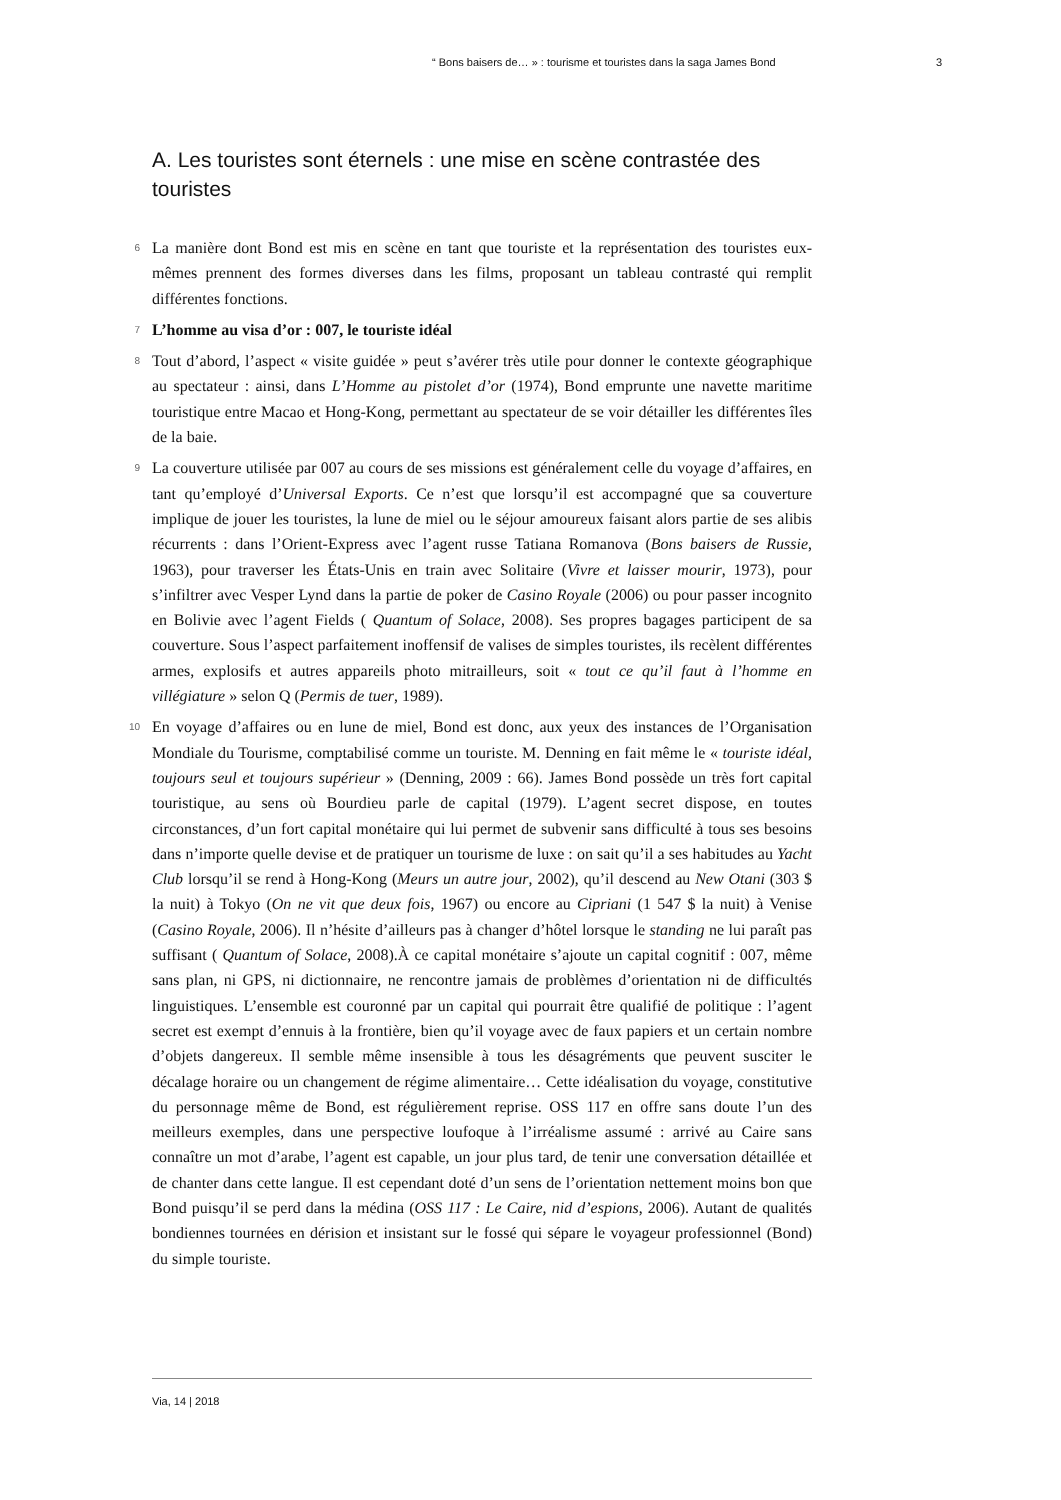“ Bons baisers de… » : tourisme et touristes dans la saga James Bond 3
A. Les touristes sont éternels : une mise en scène contrastée des touristes
6 La manière dont Bond est mis en scène en tant que touriste et la représentation des touristes eux-mêmes prennent des formes diverses dans les films, proposant un tableau contrasté qui remplit différentes fonctions.
7 L’homme au visa d’or : 007, le touriste idéal
8 Tout d’abord, l’aspect « visite guidée » peut s’avérer très utile pour donner le contexte géographique au spectateur : ainsi, dans L’Homme au pistolet d’or (1974), Bond emprunte une navette maritime touristique entre Macao et Hong-Kong, permettant au spectateur de se voir détailler les différentes îles de la baie.
9 La couverture utilisée par 007 au cours de ses missions est généralement celle du voyage d’affaires, en tant qu’employé d’Universal Exports. Ce n’est que lorsqu’il est accompagné que sa couverture implique de jouer les touristes, la lune de miel ou le séjour amoureux faisant alors partie de ses alibis récurrents : dans l’Orient-Express avec l’agent russe Tatiana Romanova (Bons baisers de Russie, 1963), pour traverser les États-Unis en train avec Solitaire (Vivre et laisser mourir, 1973), pour s’infiltrer avec Vesper Lynd dans la partie de poker de Casino Royale (2006) ou pour passer incognito en Bolivie avec l’agent Fields ( Quantum of Solace, 2008). Ses propres bagages participent de sa couverture. Sous l’aspect parfaitement inoffensif de valises de simples touristes, ils recèlent différentes armes, explosifs et autres appareils photo mitrailleurs, soit « tout ce qu’il faut à l’homme en villégiature » selon Q (Permis de tuer, 1989).
10 En voyage d’affaires ou en lune de miel, Bond est donc, aux yeux des instances de l’Organisation Mondiale du Tourisme, comptabilisé comme un touriste. M. Denning en fait même le « touriste idéal, toujours seul et toujours supérieur » (Denning, 2009 : 66). James Bond possède un très fort capital touristique, au sens où Bourdieu parle de capital (1979). L’agent secret dispose, en toutes circonstances, d’un fort capital monétaire qui lui permet de subvenir sans difficulté à tous ses besoins dans n’importe quelle devise et de pratiquer un tourisme de luxe : on sait qu’il a ses habitudes au Yacht Club lorsqu’il se rend à Hong-Kong (Meurs un autre jour, 2002), qu’il descend au New Otani (303 $ la nuit) à Tokyo (On ne vit que deux fois, 1967) ou encore au Cipriani (1 547 $ la nuit) à Venise (Casino Royale, 2006). Il n’hésite d’ailleurs pas à changer d’hôtel lorsque le standing ne lui paraît pas suffisant ( Quantum of Solace, 2008).À ce capital monétaire s’ajoute un capital cognitif : 007, même sans plan, ni GPS, ni dictionnaire, ne rencontre jamais de problèmes d’orientation ni de difficultés linguistiques. L’ensemble est couronné par un capital qui pourrait être qualifié de politique : l’agent secret est exempt d’ennuis à la frontière, bien qu’il voyage avec de faux papiers et un certain nombre d’objets dangereux. Il semble même insensible à tous les désagréments que peuvent susciter le décalage horaire ou un changement de régime alimentaire… Cette idéalisation du voyage, constitutive du personnage même de Bond, est régulièrement reprise. OSS 117 en offre sans doute l’un des meilleurs exemples, dans une perspective loufoque à l’irréalisme assumé : arrivé au Caire sans connaître un mot d’arabe, l’agent est capable, un jour plus tard, de tenir une conversation détaillée et de chanter dans cette langue. Il est cependant doté d’un sens de l’orientation nettement moins bon que Bond puisqu’il se perd dans la médina (OSS 117 : Le Caire, nid d’espions, 2006). Autant de qualités bondiennes tournées en dérision et insistant sur le fossé qui sépare le voyageur professionnel (Bond) du simple touriste.
Via, 14 | 2018